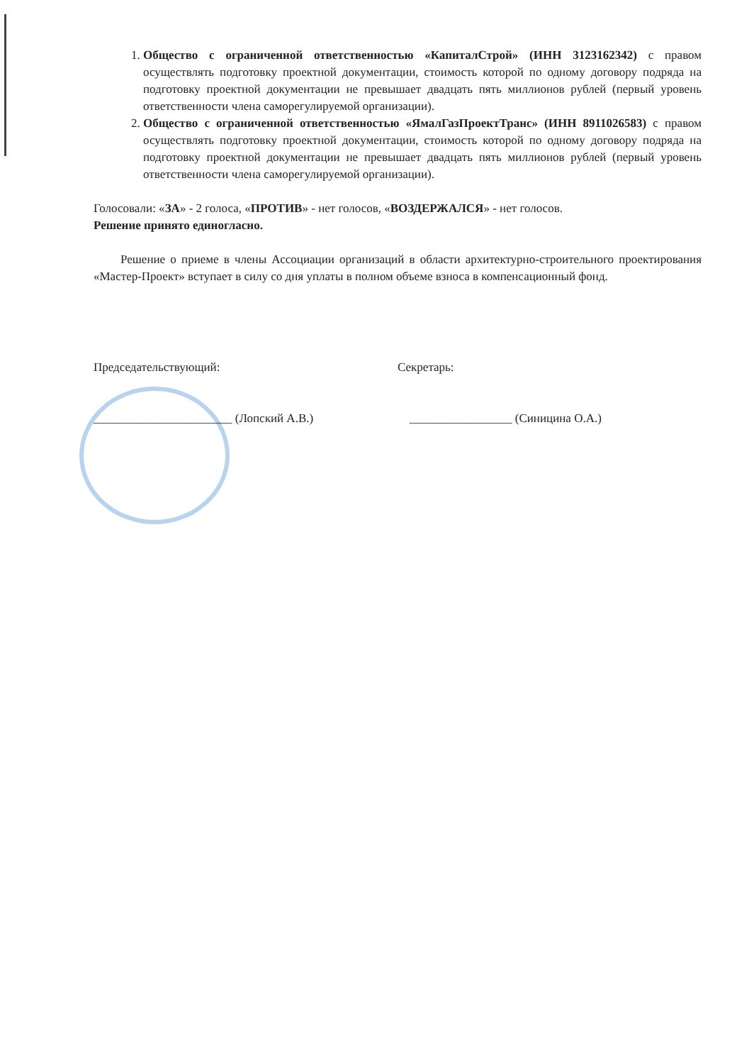1. Общество с ограниченной ответственностью «КапиталСтрой» (ИНН 3123162342) с правом осуществлять подготовку проектной документации, стоимость которой по одному договору подряда на подготовку проектной документации не превышает двадцать пять миллионов рублей (первый уровень ответственности члена саморегулируемой организации).
2. Общество с ограниченной ответственностью «ЯмалГазПроектТранс» (ИНН 8911026583) с правом осуществлять подготовку проектной документации, стоимость которой по одному договору подряда на подготовку проектной документации не превышает двадцать пять миллионов рублей (первый уровень ответственности члена саморегулируемой организации).
Голосовали: «ЗА» - 2 голоса, «ПРОТИВ» - нет голосов, «ВОЗДЕРЖАЛСЯ» - нет голосов.
Решение принято единогласно.
Решение о приеме в члены Ассоциации организаций в области архитектурно-строительного проектирования «Мастер-Проект» вступает в силу со дня уплаты в полном объеме взноса в компенсационный фонд.
Председательствующий:
_______________________ (Лопский А.В.)
Секретарь:
_________________ (Синицина О.А.)